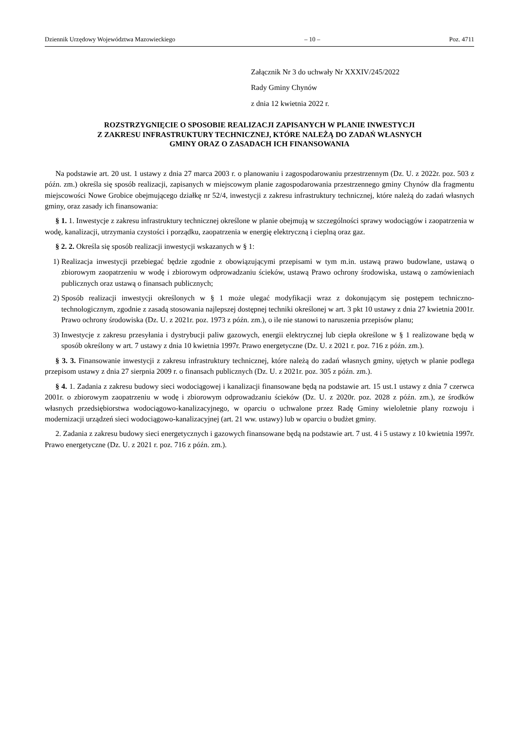Dziennik Urzędowy Województwa Mazowieckiego – 10 – Poz. 4711
Załącznik Nr 3 do uchwały Nr XXXIV/245/2022
Rady Gminy Chynów
z dnia 12 kwietnia 2022 r.
ROZSTRZYGNIĘCIE O SPOSOBIE REALIZACJI ZAPISANYCH W PLANIE INWESTYCJI
Z ZAKRESU INFRASTRUKTURY TECHNICZNEJ, KTÓRE NALEŻĄ DO ZADAŃ WŁASNYCH
GMINY ORAZ O ZASADACH ICH FINANSOWANIA
Na podstawie art. 20 ust. 1 ustawy z dnia 27 marca 2003 r. o planowaniu i zagospodarowaniu przestrzennym (Dz. U. z 2022r. poz. 503 z późn. zm.) określa się sposób realizacji, zapisanych w miejscowym planie zagospodarowania przestrzennego gminy Chynów dla fragmentu miejscowości Nowe Grobice obejmującego działkę nr 52/4, inwestycji z zakresu infrastruktury technicznej, które należą do zadań własnych gminy, oraz zasady ich finansowania:
§ 1. 1. Inwestycje z zakresu infrastruktury technicznej określone w planie obejmują w szczególności sprawy wodociągów i zaopatrzenia w wodę, kanalizacji, utrzymania czystości i porządku, zaopatrzenia w energię elektryczną i cieplną oraz gaz.
§ 2. 2. Określa się sposób realizacji inwestycji wskazanych w § 1:
1) Realizacja inwestycji przebiegać będzie zgodnie z obowiązującymi przepisami w tym m.in. ustawą prawo budowlane, ustawą o zbiorowym zaopatrzeniu w wodę i zbiorowym odprowadzaniu ścieków, ustawą Prawo ochrony środowiska, ustawą o zamówieniach publicznych oraz ustawą o finansach publicznych;
2) Sposób realizacji inwestycji określonych w § 1 może ulegać modyfikacji wraz z dokonującym się postępem techniczno-technologicznym, zgodnie z zasadą stosowania najlepszej dostępnej techniki określonej w art. 3 pkt 10 ustawy z dnia 27 kwietnia 2001r. Prawo ochrony środowiska (Dz. U. z 2021r. poz. 1973 z późn. zm.), o ile nie stanowi to naruszenia przepisów planu;
3) Inwestycje z zakresu przesyłania i dystrybucji paliw gazowych, energii elektrycznej lub ciepła określone w § 1 realizowane będą w sposób określony w art. 7 ustawy z dnia 10 kwietnia 1997r. Prawo energetyczne (Dz. U. z 2021 r. poz. 716 z późn. zm.).
§ 3. 3. Finansowanie inwestycji z zakresu infrastruktury technicznej, które należą do zadań własnych gminy, ujętych w planie podlega przepisom ustawy z dnia 27 sierpnia 2009 r. o finansach publicznych (Dz. U. z 2021r. poz. 305 z późn. zm.).
§ 4. 1. Zadania z zakresu budowy sieci wodociągowej i kanalizacji finansowane będą na podstawie art. 15 ust.1 ustawy z dnia 7 czerwca 2001r. o zbiorowym zaopatrzeniu w wodę i zbiorowym odprowadzaniu ścieków (Dz. U. z 2020r. poz. 2028 z późn. zm.), ze środków własnych przedsiębiorstwa wodociągowo-kanalizacyjnego, w oparciu o uchwalone przez Radę Gminy wieloletnie plany rozwoju i modernizacji urządzeń sieci wodociągowo-kanalizacyjnej (art. 21 ww. ustawy) lub w oparciu o budżet gminy.
2. Zadania z zakresu budowy sieci energetycznych i gazowych finansowane będą na podstawie art. 7 ust. 4 i 5 ustawy z 10 kwietnia 1997r. Prawo energetyczne (Dz. U. z 2021 r. poz. 716 z późn. zm.).